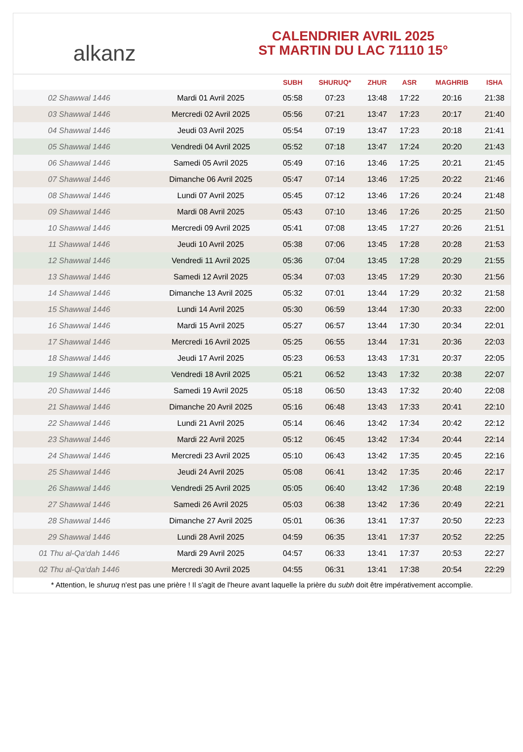alkanz
CALENDRIER AVRIL 2025
ST MARTIN DU LAC 71110 15°
| | | SUBH | SHURUQ* | ZHUR | ASR | MAGHRIB | ISHA |
| --- | --- | --- | --- | --- | --- | --- | --- |
| 02 Shawwal 1446 | Mardi 01 Avril 2025 | 05:58 | 07:23 | 13:48 | 17:22 | 20:16 | 21:38 |
| 03 Shawwal 1446 | Mercredi 02 Avril 2025 | 05:56 | 07:21 | 13:47 | 17:23 | 20:17 | 21:40 |
| 04 Shawwal 1446 | Jeudi 03 Avril 2025 | 05:54 | 07:19 | 13:47 | 17:23 | 20:18 | 21:41 |
| 05 Shawwal 1446 | Vendredi 04 Avril 2025 | 05:52 | 07:18 | 13:47 | 17:24 | 20:20 | 21:43 |
| 06 Shawwal 1446 | Samedi 05 Avril 2025 | 05:49 | 07:16 | 13:46 | 17:25 | 20:21 | 21:45 |
| 07 Shawwal 1446 | Dimanche 06 Avril 2025 | 05:47 | 07:14 | 13:46 | 17:25 | 20:22 | 21:46 |
| 08 Shawwal 1446 | Lundi 07 Avril 2025 | 05:45 | 07:12 | 13:46 | 17:26 | 20:24 | 21:48 |
| 09 Shawwal 1446 | Mardi 08 Avril 2025 | 05:43 | 07:10 | 13:46 | 17:26 | 20:25 | 21:50 |
| 10 Shawwal 1446 | Mercredi 09 Avril 2025 | 05:41 | 07:08 | 13:45 | 17:27 | 20:26 | 21:51 |
| 11 Shawwal 1446 | Jeudi 10 Avril 2025 | 05:38 | 07:06 | 13:45 | 17:28 | 20:28 | 21:53 |
| 12 Shawwal 1446 | Vendredi 11 Avril 2025 | 05:36 | 07:04 | 13:45 | 17:28 | 20:29 | 21:55 |
| 13 Shawwal 1446 | Samedi 12 Avril 2025 | 05:34 | 07:03 | 13:45 | 17:29 | 20:30 | 21:56 |
| 14 Shawwal 1446 | Dimanche 13 Avril 2025 | 05:32 | 07:01 | 13:44 | 17:29 | 20:32 | 21:58 |
| 15 Shawwal 1446 | Lundi 14 Avril 2025 | 05:30 | 06:59 | 13:44 | 17:30 | 20:33 | 22:00 |
| 16 Shawwal 1446 | Mardi 15 Avril 2025 | 05:27 | 06:57 | 13:44 | 17:30 | 20:34 | 22:01 |
| 17 Shawwal 1446 | Mercredi 16 Avril 2025 | 05:25 | 06:55 | 13:44 | 17:31 | 20:36 | 22:03 |
| 18 Shawwal 1446 | Jeudi 17 Avril 2025 | 05:23 | 06:53 | 13:43 | 17:31 | 20:37 | 22:05 |
| 19 Shawwal 1446 | Vendredi 18 Avril 2025 | 05:21 | 06:52 | 13:43 | 17:32 | 20:38 | 22:07 |
| 20 Shawwal 1446 | Samedi 19 Avril 2025 | 05:18 | 06:50 | 13:43 | 17:32 | 20:40 | 22:08 |
| 21 Shawwal 1446 | Dimanche 20 Avril 2025 | 05:16 | 06:48 | 13:43 | 17:33 | 20:41 | 22:10 |
| 22 Shawwal 1446 | Lundi 21 Avril 2025 | 05:14 | 06:46 | 13:42 | 17:34 | 20:42 | 22:12 |
| 23 Shawwal 1446 | Mardi 22 Avril 2025 | 05:12 | 06:45 | 13:42 | 17:34 | 20:44 | 22:14 |
| 24 Shawwal 1446 | Mercredi 23 Avril 2025 | 05:10 | 06:43 | 13:42 | 17:35 | 20:45 | 22:16 |
| 25 Shawwal 1446 | Jeudi 24 Avril 2025 | 05:08 | 06:41 | 13:42 | 17:35 | 20:46 | 22:17 |
| 26 Shawwal 1446 | Vendredi 25 Avril 2025 | 05:05 | 06:40 | 13:42 | 17:36 | 20:48 | 22:19 |
| 27 Shawwal 1446 | Samedi 26 Avril 2025 | 05:03 | 06:38 | 13:42 | 17:36 | 20:49 | 22:21 |
| 28 Shawwal 1446 | Dimanche 27 Avril 2025 | 05:01 | 06:36 | 13:41 | 17:37 | 20:50 | 22:23 |
| 29 Shawwal 1446 | Lundi 28 Avril 2025 | 04:59 | 06:35 | 13:41 | 17:37 | 20:52 | 22:25 |
| 01 Thu al-Qa‘dah 1446 | Mardi 29 Avril 2025 | 04:57 | 06:33 | 13:41 | 17:37 | 20:53 | 22:27 |
| 02 Thu al-Qa‘dah 1446 | Mercredi 30 Avril 2025 | 04:55 | 06:31 | 13:41 | 17:38 | 20:54 | 22:29 |
* Attention, le shuruq n'est pas une prière ! Il s'agit de l'heure avant laquelle la prière du subh doit être impérativement accomplie.